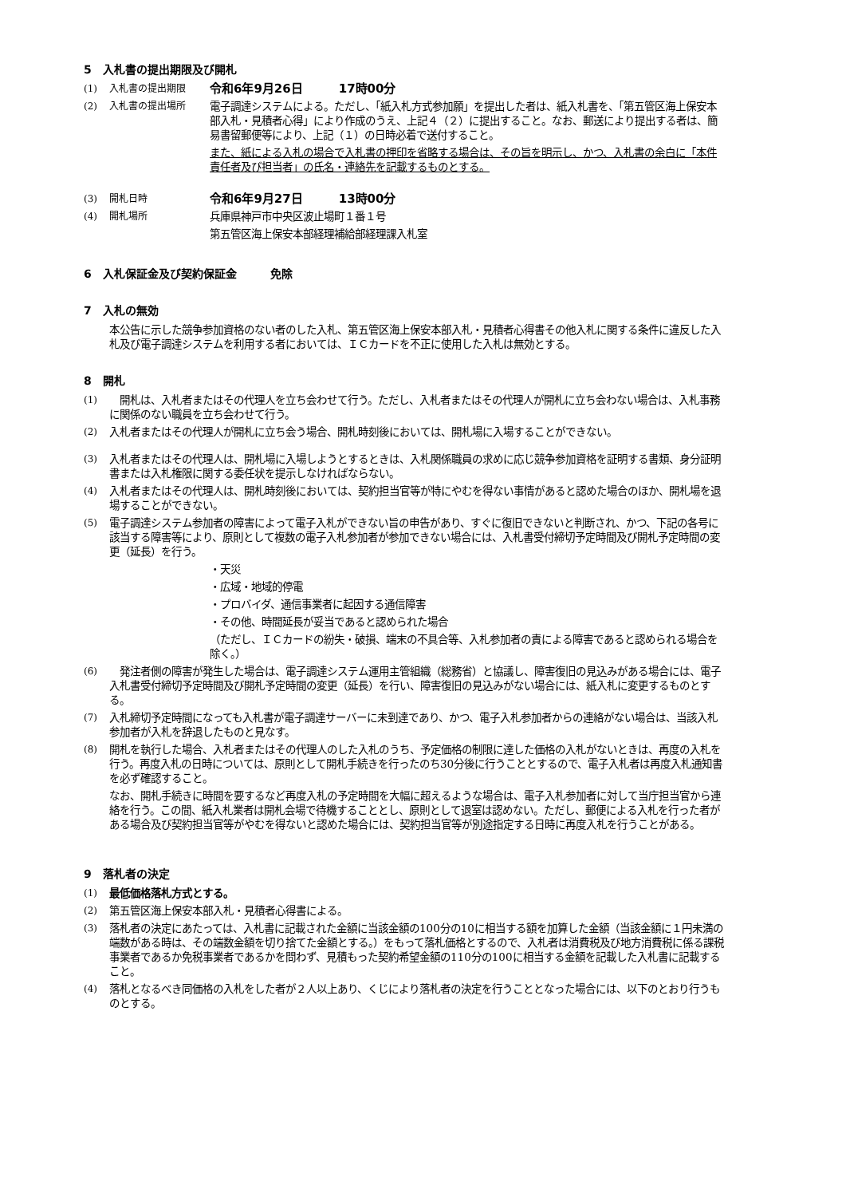5　入札書の提出期限及び開札
(1) 入札書の提出期限
令和6年9月26日　　　17時00分
(2) 入札書の提出場所 電子調達システムによる。ただし、「紙入札方式参加願」を提出した者は、紙入札書を、「第五管区海上保安本部入札・見積者心得」により作成のうえ、上記４（２）に提出すること。なお、郵送により提出する者は、簡易書留郵便等により、上記（１）の日時必着で送付すること。
また、紙による入札の場合で入札書の押印を省略する場合は、その旨を明示し、かつ、入札書の余白に「本件責任者及び担当者」の氏名・連絡先を記載するものとする。
(3) 開札日時
令和6年9月27日　　　13時00分
(4) 開札場所 兵庫県神戸市中央区波止場町１番１号
第五管区海上保安本部経理補給部経理課入札室
6　入札保証金及び契約保証金　　　免除
7　入札の無効
本公告に示した競争参加資格のない者のした入札、第五管区海上保安本部入札・見積者心得書その他入札に関する条件に違反した入札及び電子調達システムを利用する者においては、ＩＣカードを不正に使用した入札は無効とする。
8　開札
(1) 　開札は、入札者またはその代理人を立ち会わせて行う。ただし、入札者またはその代理人が開札に立ち会わない場合は、入札事務に関係のない職員を立ち会わせて行う。
(2) 入札者またはその代理人が開札に立ち会う場合、開札時刻後においては、開札場に入場することができない。
(3) 入札者またはその代理人は、開札場に入場しようとするときは、入札関係職員の求めに応じ競争参加資格を証明する書類、身分証明書または入札権限に関する委任状を提示しなければならない。
(4) 入札者またはその代理人は、開札時刻後においては、契約担当官等が特にやむを得ない事情があると認めた場合のほか、開札場を退場することができない。
(5) 電子調達システム参加者の障害によって電子入札ができない旨の申告があり、すぐに復旧できないと判断され、かつ、下記の各号に該当する障害等により、原則として複数の電子入札参加者が参加できない場合には、入札書受付締切予定時間及び開札予定時間の変更（延長）を行う。
・天災
・広域・地域的停電
・プロバイダ、通信事業者に起因する通信障害
・その他、時間延長が妥当であると認められた場合
（ただし、ＩＣカードの紛失・破損、端末の不具合等、入札参加者の責による障害であると認められる場合を除く。）
(6) 　発注者側の障害が発生した場合は、電子調達システム運用主管組織（総務省）と協議し、障害復旧の見込みがある場合には、電子入札書受付締切予定時間及び開札予定時間の変更（延長）を行い、障害復旧の見込みがない場合には、紙入札に変更するものとする。
(7) 入札締切予定時間になっても入札書が電子調達サーバーに未到達であり、かつ、電子入札参加者からの連絡がない場合は、当該入札参加者が入札を辞退したものと見なす。
(8) 開札を執行した場合、入札者またはその代理人のした入札のうち、予定価格の制限に達した価格の入札がないときは、再度の入札を行う。再度入札の日時については、原則として開札手続きを行ったのち30分後に行うこととするので、電子入札者は再度入札通知書を必ず確認すること。
なお、開札手続きに時間を要するなど再度入札の予定時間を大幅に超えるような場合は、電子入札参加者に対して当庁担当官から連絡を行う。この間、紙入札業者は開札会場で待機することとし、原則として退室は認めない。ただし、郵便による入札を行った者がある場合及び契約担当官等がやむを得ないと認めた場合には、契約担当官等が別途指定する日時に再度入札を行うことがある。
9　落札者の決定
(1) 最低価格落札方式とする。
(2) 第五管区海上保安本部入札・見積者心得書による。
(3) 落札者の決定にあたっては、入札書に記載された金額に当該金額の100分の10に相当する額を加算した金額（当該金額に１円未満の端数がある時は、その端数金額を切り捨てた金額とする。）をもって落札価格とするので、入札者は消費税及び地方消費税に係る課税事業者であるか免税事業者であるかを問わず、見積もった契約希望金額の110分の100に相当する金額を記載した入札書に記載すること。
(4) 落札となるべき同価格の入札をした者が２人以上あり、くじにより落札者の決定を行うこととなった場合には、以下のとおり行うものとする。